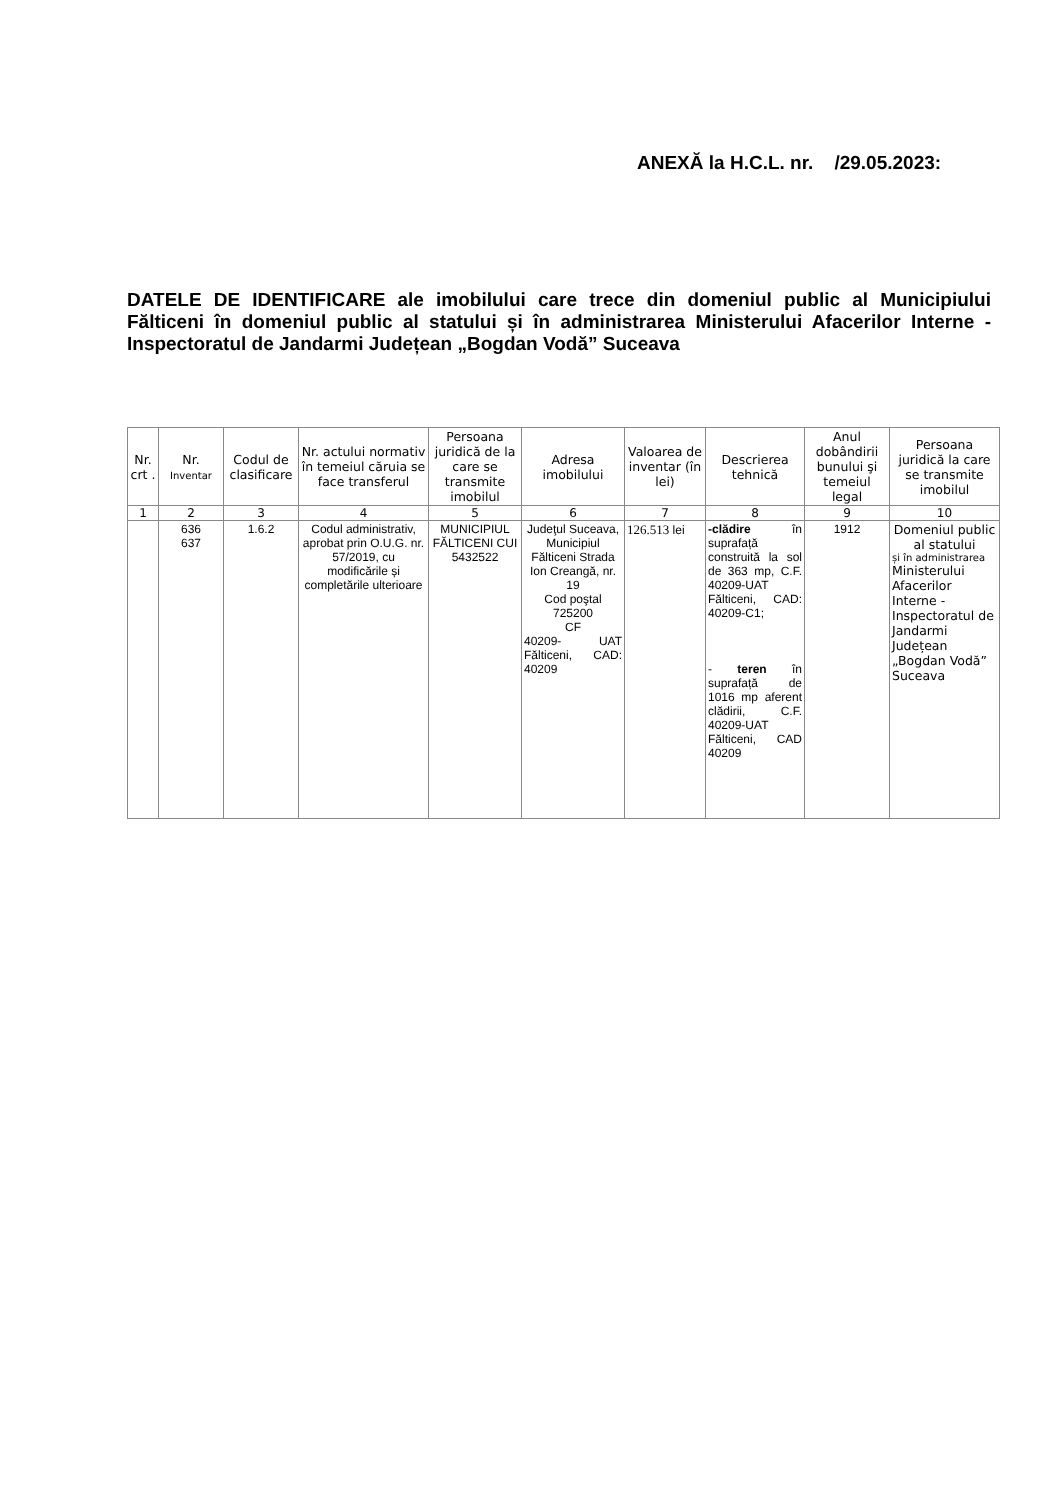ANEXĂ la H.C.L. nr. /29.05.2023:
DATELE DE IDENTIFICARE ale imobilului care trece din domeniul public al Municipiului Fălticeni în domeniul public al statului și în administrarea Ministerului Afacerilor Interne - Inspectoratul de Jandarmi Județean „Bogdan Vodă” Suceava
| Nr. crt . | Nr. Inventar | Codul de clasificare | Nr. actului normativ în temeiul căruia se face transferul | Persoana juridică de la care se transmite imobilul | Adresa imobilului | Valoarea de inventar (în lei) | Descrierea tehnică | Anul dobândirii bunului şi temeiul legal | Persoana juridică la care se transmite imobilul |
| --- | --- | --- | --- | --- | --- | --- | --- | --- | --- |
| 1 | 2 | 3 | 4 | 5 | 6 | 7 | 8 | 9 | 10 |
| | 636 637 | 1.6.2 | Codul administrativ, aprobat prin O.U.G. nr. 57/2019, cu modificările și completările ulterioare | MUNICIPIUL FĂLTICENI CUI 5432522 | Judeţul Suceava, Municipiul Fălticeni Strada Ion Creangă, nr. 19 Cod poştal 725200 CF 40209- UAT Fălticeni, CAD: 40209 | 126.513 lei | -clădire în suprafață construită la sol de 363 mp, C.F. 40209-UAT Fălticeni, CAD: 40209-C1; - teren în suprafață de 1016 mp aferent clădirii, C.F. 40209-UAT Fălticeni, CAD 40209 | 1912 | Domeniul public al statului și în administrarea Ministerului Afacerilor Interne - Inspectoratul de Jandarmi Județean „Bogdan Vodă” Suceava |